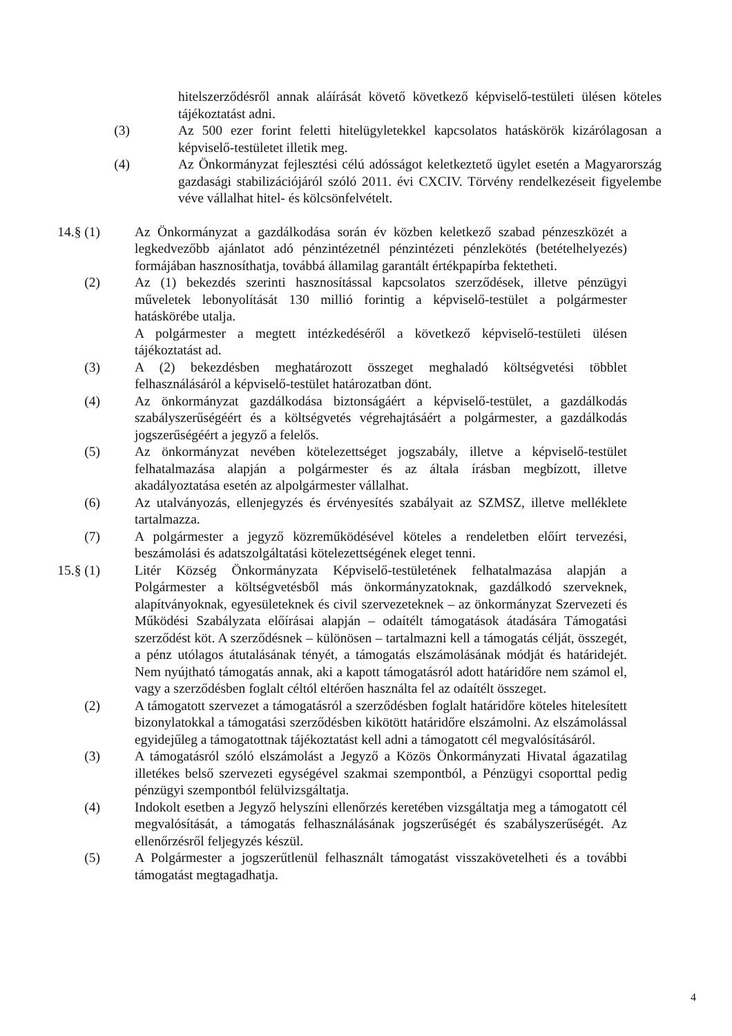hitelszerződésről annak aláírását követő következő képviselő-testületi ülésen köteles tájékoztatást adni.
(3) Az 500 ezer forint feletti hitelügyletekkel kapcsolatos hatáskörök kizárólagosan a képviselő-testületet illetik meg.
(4) Az Önkormányzat fejlesztési célú adósságot keletkeztető ügylet esetén a Magyarország gazdasági stabilizációjáról szóló 2011. évi CXCIV. Törvény rendelkezéseit figyelembe véve vállalhat hitel- és kölcsönfelvételt.
14.§ (1) Az Önkormányzat a gazdálkodása során év közben keletkező szabad pénzeszközét a legkedvezőbb ajánlatot adó pénzintézetnél pénzintézeti pénzlekötés (betételhelyezés) formájában hasznosíthatja, továbbá államilag garantált értékpapírba fektetheti.
(2) Az (1) bekezdés szerinti hasznosítással kapcsolatos szerződések, illetve pénzügyi műveletek lebonyolítását 130 millió forintig a képviselő-testület a polgármester hatáskörébe utalja.
A polgármester a megtett intézkedéséről a következő képviselő-testületi ülésen tájékoztatást ad.
(3) A (2) bekezdésben meghatározott összeget meghaladó költségvetési többlet felhasználásáról a képviselő-testület határozatban dönt.
(4) Az önkormányzat gazdálkodása biztonságáért a képviselő-testület, a gazdálkodás szabályszerűségéért és a költségvetés végrehajtásáért a polgármester, a gazdálkodás jogszerűségéért a jegyző a felelős.
(5) Az önkormányzat nevében kötelezettséget jogszabály, illetve a képviselő-testület felhatalmazása alapján a polgármester és az általa írásban megbízott, illetve akadályoztatása esetén az alpolgármester vállalhat.
(6) Az utalványozás, ellenjegyzés és érvényesítés szabályait az SZMSZ, illetve melléklete tartalmazza.
(7) A polgármester a jegyző közreműködésével köteles a rendeletben előírt tervezési, beszámolási és adatszolgáltatási kötelezettségének eleget tenni.
15.§ (1) Litér Község Önkormányzata Képviselő-testületének felhatalmazása alapján a Polgármester a költségvetésből más önkormányzatoknak, gazdálkodó szerveknek, alapítványoknak, egyesületeknek és civil szervezeteknek – az önkormányzat Szervezeti és Működési Szabályzata előírásai alapján – odaítélt támogatások átadására Támogatási szerződést köt. A szerződésnek – különösen – tartalmazni kell a támogatás célját, összegét, a pénz utólagos átutalásának tényét, a támogatás elszámolásának módját és határidejét. Nem nyújtható támogatás annak, aki a kapott támogatásról adott határidőre nem számol el, vagy a szerződésben foglalt céltól eltérően használta fel az odaítélt összeget.
(2) A támogatott szervezet a támogatásról a szerződésben foglalt határidőre köteles hitelesített bizonylatokkal a támogatási szerződésben kikötött határidőre elszámolni. Az elszámolással egyidejűleg a támogatottnak tájékoztatást kell adni a támogatott cél megvalósításáról.
(3) A támogatásról szóló elszámolást a Jegyző a Közös Önkormányzati Hivatal ágazatilag illetékes belső szervezeti egységével szakmai szempontból, a Pénzügyi csoporttal pedig pénzügyi szempontból felülvizsgáltatja.
(4) Indokolt esetben a Jegyző helyszíni ellenőrzés keretében vizsgáltatja meg a támogatott cél megvalósítását, a támogatás felhasználásának jogszerűségét és szabályszerűségét. Az ellenőrzésről feljegyzés készül.
(5) A Polgármester a jogszerűtlenül felhasznált támogatást visszakövetelheti és a további támogatást megtagadhatja.
4